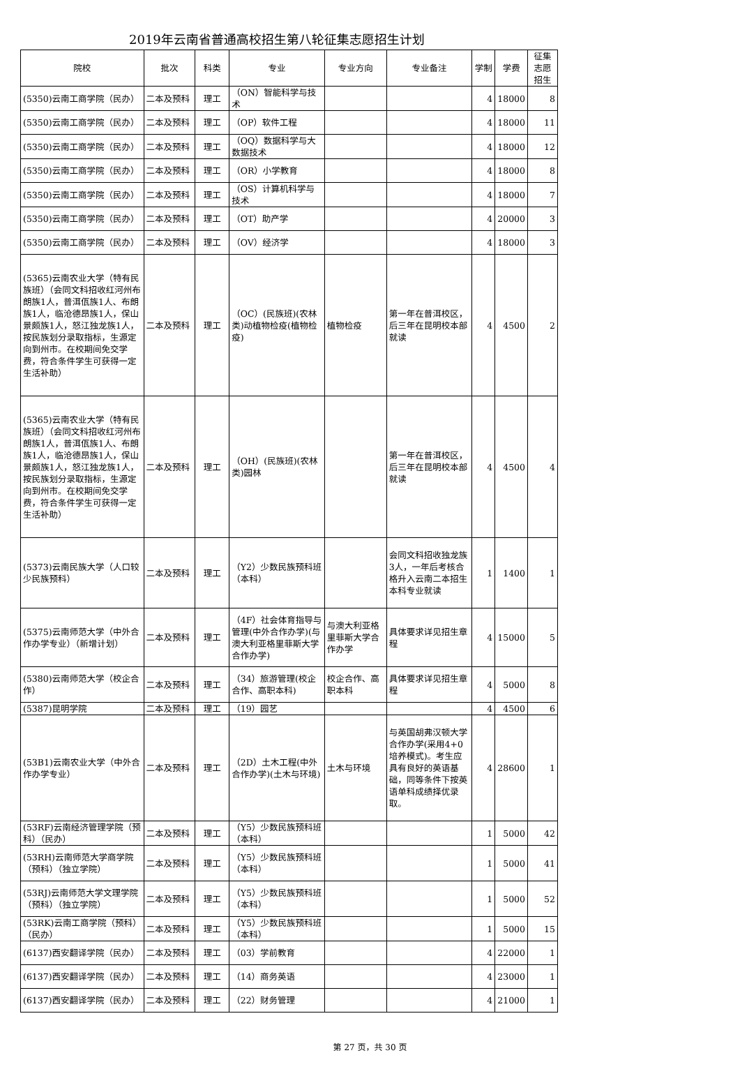2019年云南省普通高校招生第八轮征集志愿招生计划
| 院校 | 批次 | 科类 | 专业 | 专业方向 | 专业备注 | 学制 | 学费 | 征集志愿招生 |
| --- | --- | --- | --- | --- | --- | --- | --- | --- |
| (5350)云南工商学院（民办） | 二本及预科 | 理工 | （ON）智能科学与技术 | | | 4 | 18000 | 8 |
| (5350)云南工商学院（民办） | 二本及预科 | 理工 | （OP）软件工程 | | | 4 | 18000 | 11 |
| (5350)云南工商学院（民办） | 二本及预科 | 理工 | （OQ）数据科学与大数据技术 | | | 4 | 18000 | 12 |
| (5350)云南工商学院（民办） | 二本及预科 | 理工 | （OR）小学教育 | | | 4 | 18000 | 8 |
| (5350)云南工商学院（民办） | 二本及预科 | 理工 | （OS）计算机科学与技术 | | | 4 | 18000 | 7 |
| (5350)云南工商学院（民办） | 二本及预科 | 理工 | （OT）助产学 | | | 4 | 20000 | 3 |
| (5350)云南工商学院（民办） | 二本及预科 | 理工 | （OV）经济学 | | | 4 | 18000 | 3 |
| (5365)云南农业大学（特有民族班）（会同文科招收红河州布朗族1人，普洱佤族1人、布朗族1人，临沧德昂族1人，保山景颇族1人，怒江独龙族1人，按民族划分录取指标，生源定向到州市。在校期间免交学费，符合条件学生可获得一定生活补助） | 二本及预科 | 理工 | （OC）(民族班)(农林类)动植物检疫(植物检疫) | 植物检疫 | 第一年在普洱校区，后三年在昆明校本部就读 | 4 | 4500 | 2 |
| (5365)云南农业大学（特有民族班）（会同文科招收红河州布朗族1人，普洱佤族1人、布朗族1人，临沧德昂族1人，保山景颇族1人，怒江独龙族1人，按民族划分录取指标，生源定向到州市。在校期间免交学费，符合条件学生可获得一定生活补助） | 二本及预科 | 理工 | （OH）(民族班)(农林类)园林 | | 第一年在普洱校区，后三年在昆明校本部就读 | 4 | 4500 | 4 |
| (5373)云南民族大学（人口较少民族预科） | 二本及预科 | 理工 | （Y2）少数民族预科班（本科） | | 会同文科招收独龙族3人，一年后考核合格升入云南二本招生本科专业就读 | 1 | 1400 | 1 |
| (5375)云南师范大学（中外合作办学专业）（新增计划） | 二本及预科 | 理工 | （4F）社会体育指导与管理(中外合作办学)(与澳大利亚格里菲斯大学合作办学) | 与澳大利亚格里菲斯大学合作办学 | 具体要求详见招生章程 | 4 | 15000 | 5 |
| (5380)云南师范大学（校企合作） | 二本及预科 | 理工 | （34）旅游管理(校企合作、高职本科) | 校企合作、高职本科 | 具体要求详见招生章程 | 4 | 5000 | 8 |
| (5387)昆明学院 | 二本及预科 | 理工 | （19）园艺 | | | 4 | 4500 | 6 |
| (53B1)云南农业大学（中外合作办学专业） | 二本及预科 | 理工 | （2D）土木工程(中外合作办学)(土木与环境) | 土木与环境 | 与英国胡弗汉顿大学合作办学(采用4+0培养模式)。考生应具有良好的英语基础，同等条件下按英语单科成绩择优录取。 | 4 | 28600 | 1 |
| (53RF)云南经济管理学院（预科）（民办） | 二本及预科 | 理工 | （Y5）少数民族预科班（本科） | | | 1 | 5000 | 42 |
| (53RH)云南师范大学商学院（预科）（独立学院） | 二本及预科 | 理工 | （Y5）少数民族预科班（本科） | | | 1 | 5000 | 41 |
| (53RJ)云南师范大学文理学院（预科）（独立学院） | 二本及预科 | 理工 | （Y5）少数民族预科班（本科） | | | 1 | 5000 | 52 |
| (53RK)云南工商学院（预科）（民办） | 二本及预科 | 理工 | （Y5）少数民族预科班（本科） | | | 1 | 5000 | 15 |
| (6137)西安翻译学院（民办） | 二本及预科 | 理工 | （03）学前教育 | | | 4 | 22000 | 1 |
| (6137)西安翻译学院（民办） | 二本及预科 | 理工 | （14）商务英语 | | | 4 | 23000 | 1 |
| (6137)西安翻译学院（民办） | 二本及预科 | 理工 | （22）财务管理 | | | 4 | 21000 | 1 |
第 27 页，共 30 页